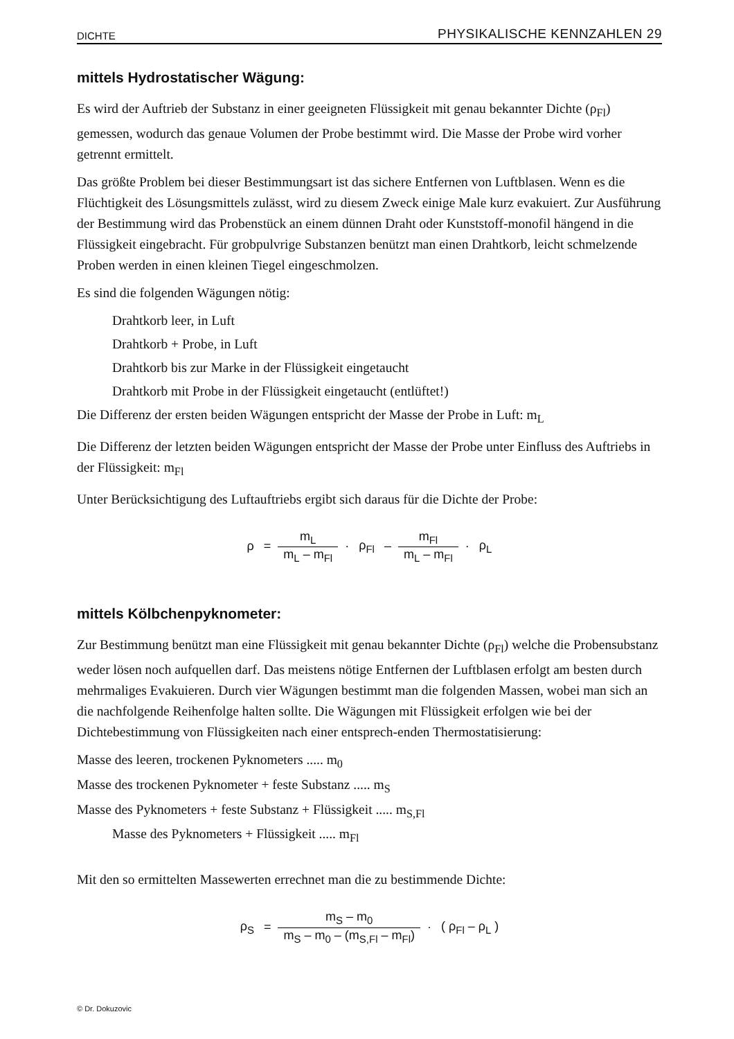DICHTE PHYSIKALISCHE KENNZAHLEN 29
mittels Hydrostatischer Wägung:
Es wird der Auftrieb der Substanz in einer geeigneten Flüssigkeit mit genau bekannter Dichte (ρ<sub>Fl</sub>) gemessen, wodurch das genaue Volumen der Probe bestimmt wird. Die Masse der Probe wird vorher getrennt ermittelt.
Das größte Problem bei dieser Bestimmungsart ist das sichere Entfernen von Luftblasen. Wenn es die Flüchtigkeit des Lösungsmittels zulässt, wird zu diesem Zweck einige Male kurz evakuiert. Zur Ausführung der Bestimmung wird das Probenstück an einem dünnen Draht oder Kunststoff-monofil hängend in die Flüssigkeit eingebracht. Für grobpulvrige Substanzen benützt man einen Drahtkorb, leicht schmelzende Proben werden in einen kleinen Tiegel eingeschmolzen.
Es sind die folgenden Wägungen nötig:
Drahtkorb leer, in Luft
Drahtkorb + Probe, in Luft
Drahtkorb bis zur Marke in der Flüssigkeit eingetaucht
Drahtkorb mit Probe in der Flüssigkeit eingetaucht (entlüftet!)
Die Differenz der ersten beiden Wägungen entspricht der Masse der Probe in Luft: m<sub>L</sub>
Die Differenz der letzten beiden Wägungen entspricht der Masse der Probe unter Einfluss des Auftriebs in der Flüssigkeit: m<sub>Fl</sub>
Unter Berücksichtigung des Luftauftriebs ergibt sich daraus für die Dichte der Probe:
ρ = m<sub>L</sub> m<sub>L</sub> – m<sub>Fl</sub> · ρ<sub>Fl</sub> – m<sub>Fl</sub> m<sub>L</sub> – m<sub>Fl</sub> · ρ<sub>L</sub>
mittels Kölbchenpyknometer:
Zur Bestimmung benützt man eine Flüssigkeit mit genau bekannter Dichte (ρ<sub>Fl</sub>) welche die Probensubstanz weder lösen noch aufquellen darf. Das meistens nötige Entfernen der Luftblasen erfolgt am besten durch mehrmaliges Evakuieren. Durch vier Wägungen bestimmt man die folgenden Massen, wobei man sich an die nachfolgende Reihenfolge halten sollte. Die Wägungen mit Flüssigkeit erfolgen wie bei der Dichtebestimmung von Flüssigkeiten nach einer entsprech-enden Thermostatisierung:
Masse des leeren, trockenen Pyknometers ..... m<sub>0</sub>
Masse des trockenen Pyknometer + feste Substanz ..... m<sub>S</sub>
Masse des Pyknometers + feste Substanz + Flüssigkeit ..... m<sub>S,Fl</sub>
Masse des Pyknometers + Flüssigkeit ..... m<sub>Fl</sub>
Mit den so ermittelten Massewerten errechnet man die zu bestimmende Dichte:
ρ<sub>S</sub> = m<sub>S</sub> – m<sub>0</sub> m<sub>S</sub> – m<sub>0</sub> – (m<sub>S,Fl</sub> – m<sub>Fl</sub>) · ( ρ<sub>Fl</sub> – ρ<sub>L</sub> )
© Dr. Dokuzovic